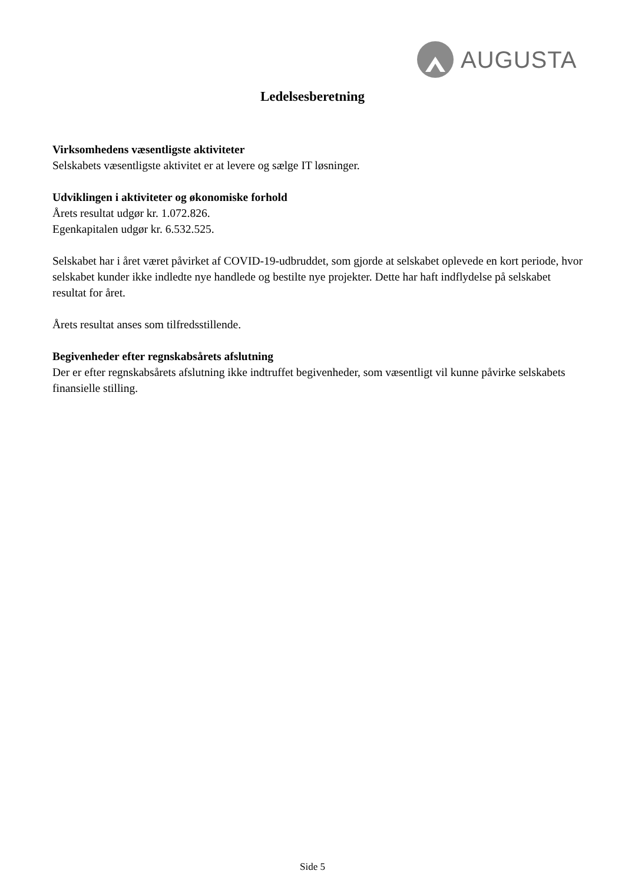AUGUSTA
Ledelsesberetning
Virksomhedens væsentligste aktiviteter
Selskabets væsentligste aktivitet er at levere og sælge IT løsninger.
Udviklingen i aktiviteter og økonomiske forhold
Årets resultat udgør kr. 1.072.826.
Egenkapitalen udgør kr. 6.532.525.
Selskabet har i året været påvirket af COVID-19-udbruddet, som gjorde at selskabet oplevede en kort periode, hvor selskabet kunder ikke indledte nye handlede og bestilte nye projekter. Dette har haft indflydelse på selskabet resultat for året.
Årets resultat anses som tilfredsstillende.
Begivenheder efter regnskabsårets afslutning
Der er efter regnskabsårets afslutning ikke indtruffet begivenheder, som væsentligt vil kunne påvirke selskabets finansielle stilling.
Side 5